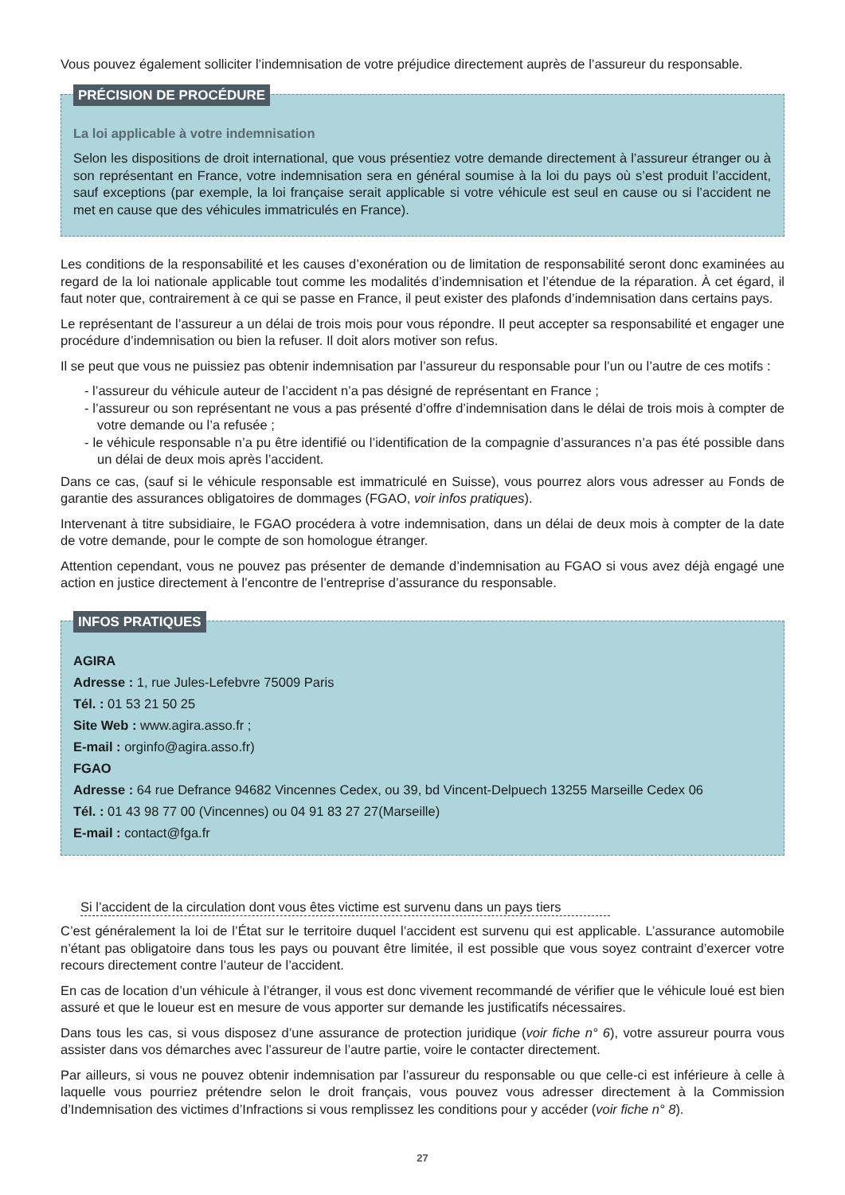Vous pouvez également solliciter l’indemnisation de votre préjudice directement auprès de l’assureur du responsable.
PRÉCISION DE PROCÉDURE
La loi applicable à votre indemnisation
Selon les dispositions de droit international, que vous présentiez votre demande directement à l’assureur étranger ou à son représentant en France, votre indemnisation sera en général soumise à la loi du pays où s’est produit l’accident, sauf exceptions (par exemple, la loi française serait applicable si votre véhicule est seul en cause ou si l’accident ne met en cause que des véhicules immatriculés en France).
Les conditions de la responsabilité et les causes d’exonération ou de limitation de responsabilité seront donc examinées au regard de la loi nationale applicable tout comme les modalités d’indemnisation et l’étendue de la réparation. À cet égard, il faut noter que, contrairement à ce qui se passe en France, il peut exister des plafonds d’indemnisation dans certains pays.
Le représentant de l’assureur a un délai de trois mois pour vous répondre. Il peut accepter sa responsabilité et engager une procédure d’indemnisation ou bien la refuser. Il doit alors motiver son refus.
Il se peut que vous ne puissiez pas obtenir indemnisation par l’assureur du responsable pour l’un ou l’autre de ces motifs :
- l’assureur du véhicule auteur de l’accident n’a pas désigné de représentant en France ;
- l’assureur ou son représentant ne vous a pas présenté d’offre d’indemnisation dans le délai de trois mois à compter de votre demande ou l’a refusée ;
- le véhicule responsable n’a pu être identifié ou l’identification de la compagnie d’assurances n’a pas été possible dans un délai de deux mois après l’accident.
Dans ce cas, (sauf si le véhicule responsable est immatriculé en Suisse), vous pourrez alors vous adresser au Fonds de garantie des assurances obligatoires de dommages (FGAO, voir infos pratiques).
Intervenant à titre subsidiaire, le FGAO procédera à votre indemnisation, dans un délai de deux mois à compter de la date de votre demande, pour le compte de son homologue étranger.
Attention cependant, vous ne pouvez pas présenter de demande d’indemnisation au FGAO si vous avez déjà engagé une action en justice directement à l’encontre de l’entreprise d’assurance du responsable.
INFOS PRATIQUES
AGIRA
Adresse : 1, rue Jules-Lefebvre 75009 Paris
Tél. : 01 53 21 50 25
Site Web : www.agira.asso.fr ;
E-mail : orginfo@agira.asso.fr)
FGAO
Adresse : 64 rue Defrance 94682 Vincennes Cedex, ou 39, bd Vincent-Delpuech 13255 Marseille Cedex 06
Tél. : 01 43 98 77 00 (Vincennes) ou 04 91 83 27 27(Marseille)
E-mail : contact@fga.fr
Si l’accident de la circulation dont vous êtes victime est survenu dans un pays tiers
C’est généralement la loi de l’État sur le territoire duquel l’accident est survenu qui est applicable. L’assurance automobile n’étant pas obligatoire dans tous les pays ou pouvant être limitée, il est possible que vous soyez contraint d’exercer votre recours directement contre l’auteur de l’accident.
En cas de location d’un véhicule à l’étranger, il vous est donc vivement recommandé de vérifier que le véhicule loué est bien assuré et que le loueur est en mesure de vous apporter sur demande les justificatifs nécessaires.
Dans tous les cas, si vous disposez d’une assurance de protection juridique (voir fiche n° 6), votre assureur pourra vous assister dans vos démarches avec l’assureur de l’autre partie, voire le contacter directement.
Par ailleurs, si vous ne pouvez obtenir indemnisation par l’assureur du responsable ou que celle-ci est inférieure à celle à laquelle vous pourriez prétendre selon le droit français, vous pouvez vous adresser directement à la Commission d’Indemnisation des victimes d’Infractions si vous remplissez les conditions pour y accéder (voir fiche n° 8).
27